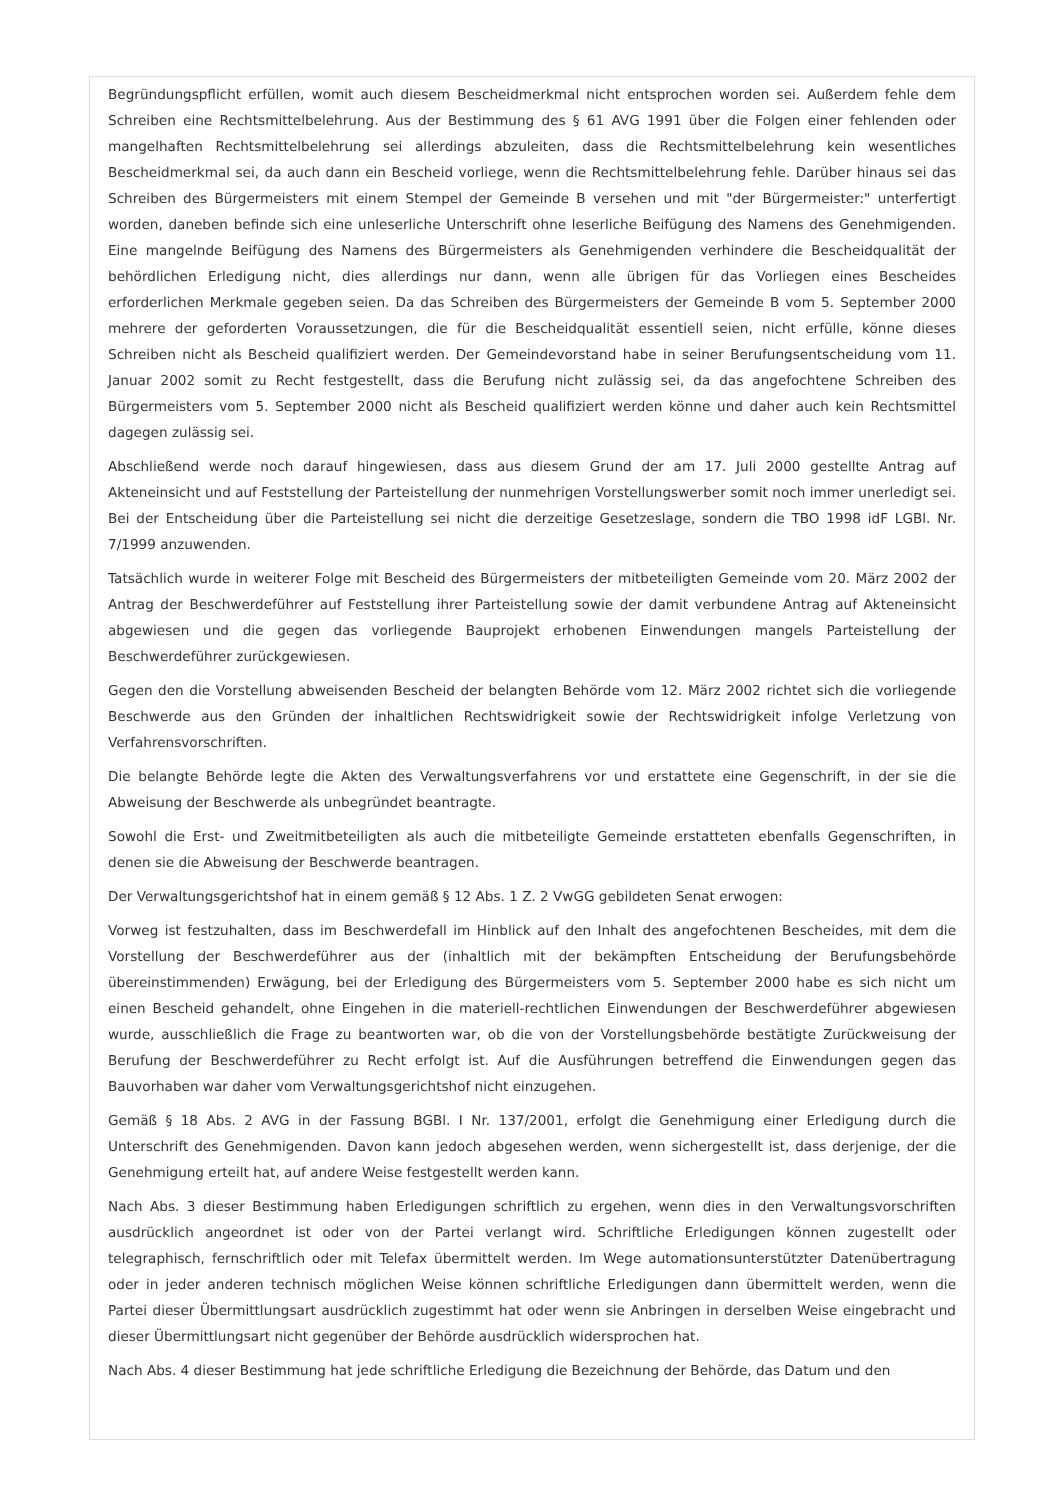Begründungspflicht erfüllen, womit auch diesem Bescheidmerkmal nicht entsprochen worden sei. Außerdem fehle dem Schreiben eine Rechtsmittelbelehrung. Aus der Bestimmung des § 61 AVG 1991 über die Folgen einer fehlenden oder mangelhaften Rechtsmittelbelehrung sei allerdings abzuleiten, dass die Rechtsmittelbelehrung kein wesentliches Bescheidmerkmal sei, da auch dann ein Bescheid vorliege, wenn die Rechtsmittelbelehrung fehle. Darüber hinaus sei das Schreiben des Bürgermeisters mit einem Stempel der Gemeinde B versehen und mit "der Bürgermeister:" unterfertigt worden, daneben befinde sich eine unleserliche Unterschrift ohne leserliche Beifügung des Namens des Genehmigenden. Eine mangelnde Beifügung des Namens des Bürgermeisters als Genehmigenden verhindere die Bescheidqualität der behördlichen Erledigung nicht, dies allerdings nur dann, wenn alle übrigen für das Vorliegen eines Bescheides erforderlichen Merkmale gegeben seien. Da das Schreiben des Bürgermeisters der Gemeinde B vom 5. September 2000 mehrere der geforderten Voraussetzungen, die für die Bescheidqualität essentiell seien, nicht erfülle, könne dieses Schreiben nicht als Bescheid qualifiziert werden. Der Gemeindevorstand habe in seiner Berufungsentscheidung vom 11. Januar 2002 somit zu Recht festgestellt, dass die Berufung nicht zulässig sei, da das angefochtene Schreiben des Bürgermeisters vom 5. September 2000 nicht als Bescheid qualifiziert werden könne und daher auch kein Rechtsmittel dagegen zulässig sei.
Abschließend werde noch darauf hingewiesen, dass aus diesem Grund der am 17. Juli 2000 gestellte Antrag auf Akteneinsicht und auf Feststellung der Parteistellung der nunmehrigen Vorstellungswerber somit noch immer unerledigt sei. Bei der Entscheidung über die Parteistellung sei nicht die derzeitige Gesetzeslage, sondern die TBO 1998 idF LGBl. Nr. 7/1999 anzuwenden.
Tatsächlich wurde in weiterer Folge mit Bescheid des Bürgermeisters der mitbeteiligten Gemeinde vom 20. März 2002 der Antrag der Beschwerdeführer auf Feststellung ihrer Parteistellung sowie der damit verbundene Antrag auf Akteneinsicht abgewiesen und die gegen das vorliegende Bauprojekt erhobenen Einwendungen mangels Parteistellung der Beschwerdeführer zurückgewiesen.
Gegen den die Vorstellung abweisenden Bescheid der belangten Behörde vom 12. März 2002 richtet sich die vorliegende Beschwerde aus den Gründen der inhaltlichen Rechtswidrigkeit sowie der Rechtswidrigkeit infolge Verletzung von Verfahrensvorschriften.
Die belangte Behörde legte die Akten des Verwaltungsverfahrens vor und erstattete eine Gegenschrift, in der sie die Abweisung der Beschwerde als unbegründet beantragte.
Sowohl die Erst- und Zweitmitbeteiligten als auch die mitbeteiligte Gemeinde erstatteten ebenfalls Gegenschriften, in denen sie die Abweisung der Beschwerde beantragen.
Der Verwaltungsgerichtshof hat in einem gemäß § 12 Abs. 1 Z. 2 VwGG gebildeten Senat erwogen:
Vorweg ist festzuhalten, dass im Beschwerdefall im Hinblick auf den Inhalt des angefochtenen Bescheides, mit dem die Vorstellung der Beschwerdeführer aus der (inhaltlich mit der bekämpften Entscheidung der Berufungsbehörde übereinstimmenden) Erwägung, bei der Erledigung des Bürgermeisters vom 5. September 2000 habe es sich nicht um einen Bescheid gehandelt, ohne Eingehen in die materiell-rechtlichen Einwendungen der Beschwerdeführer abgewiesen wurde, ausschließlich die Frage zu beantworten war, ob die von der Vorstellungsbehörde bestätigte Zurückweisung der Berufung der Beschwerdeführer zu Recht erfolgt ist. Auf die Ausführungen betreffend die Einwendungen gegen das Bauvorhaben war daher vom Verwaltungsgerichtshof nicht einzugehen.
Gemäß § 18 Abs. 2 AVG in der Fassung BGBl. I Nr. 137/2001, erfolgt die Genehmigung einer Erledigung durch die Unterschrift des Genehmigenden. Davon kann jedoch abgesehen werden, wenn sichergestellt ist, dass derjenige, der die Genehmigung erteilt hat, auf andere Weise festgestellt werden kann.
Nach Abs. 3 dieser Bestimmung haben Erledigungen schriftlich zu ergehen, wenn dies in den Verwaltungsvorschriften ausdrücklich angeordnet ist oder von der Partei verlangt wird. Schriftliche Erledigungen können zugestellt oder telegraphisch, fernschriftlich oder mit Telefax übermittelt werden. Im Wege automationsunterstützter Datenübertragung oder in jeder anderen technisch möglichen Weise können schriftliche Erledigungen dann übermittelt werden, wenn die Partei dieser Übermittlungsart ausdrücklich zugestimmt hat oder wenn sie Anbringen in derselben Weise eingebracht und dieser Übermittlungsart nicht gegenüber der Behörde ausdrücklich widersprochen hat.
Nach Abs. 4 dieser Bestimmung hat jede schriftliche Erledigung die Bezeichnung der Behörde, das Datum und den